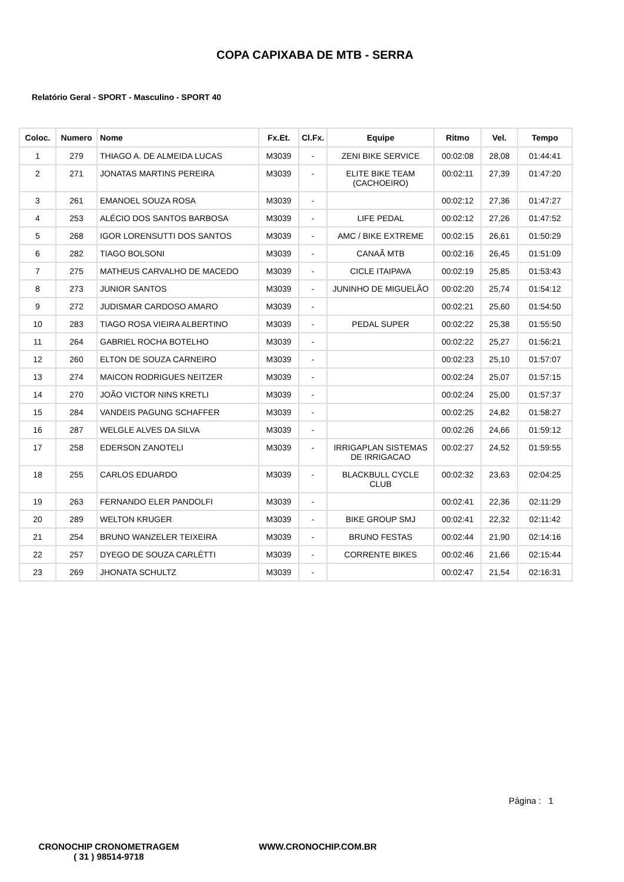COPA CAPIXABA DE MTB - SERRA
Relatório Geral - SPORT - Masculino - SPORT 40
| Coloc. | Numero | Nome | Fx.Et. | Cl.Fx. | Equipe | Ritmo | Vel. | Tempo |
| --- | --- | --- | --- | --- | --- | --- | --- | --- |
| 1 | 279 | THIAGO A. DE ALMEIDA LUCAS | M3039 | - | ZENI BIKE SERVICE | 00:02:08 | 28,08 | 01:44:41 |
| 2 | 271 | JONATAS MARTINS PEREIRA | M3039 | - | ELITE BIKE TEAM (CACHOEIRO) | 00:02:11 | 27,39 | 01:47:20 |
| 3 | 261 | EMANOEL SOUZA ROSA | M3039 | - | | 00:02:12 | 27,36 | 01:47:27 |
| 4 | 253 | ALÉCIO DOS SANTOS BARBOSA | M3039 | - | LIFE PEDAL | 00:02:12 | 27,26 | 01:47:52 |
| 5 | 268 | IGOR LORENSUTTI DOS SANTOS | M3039 | - | AMC / BIKE EXTREME | 00:02:15 | 26,61 | 01:50:29 |
| 6 | 282 | TIAGO BOLSONI | M3039 | - | CANAÃ MTB | 00:02:16 | 26,45 | 01:51:09 |
| 7 | 275 | MATHEUS CARVALHO DE MACEDO | M3039 | - | CICLE ITAIPAVA | 00:02:19 | 25,85 | 01:53:43 |
| 8 | 273 | JUNIOR SANTOS | M3039 | - | JUNINHO DE MIGUELÃO | 00:02:20 | 25,74 | 01:54:12 |
| 9 | 272 | JUDISMAR CARDOSO AMARO | M3039 | - | | 00:02:21 | 25,60 | 01:54:50 |
| 10 | 283 | TIAGO ROSA VIEIRA ALBERTINO | M3039 | - | PEDAL SUPER | 00:02:22 | 25,38 | 01:55:50 |
| 11 | 264 | GABRIEL ROCHA BOTELHO | M3039 | - | | 00:02:22 | 25,27 | 01:56:21 |
| 12 | 260 | ELTON DE SOUZA CARNEIRO | M3039 | - | | 00:02:23 | 25,10 | 01:57:07 |
| 13 | 274 | MAICON RODRIGUES NEITZER | M3039 | - | | 00:02:24 | 25,07 | 01:57:15 |
| 14 | 270 | JOÃO VICTOR NINS KRETLI | M3039 | - | | 00:02:24 | 25,00 | 01:57:37 |
| 15 | 284 | VANDEIS PAGUNG SCHAFFER | M3039 | - | | 00:02:25 | 24,82 | 01:58:27 |
| 16 | 287 | WELGLE ALVES DA SILVA | M3039 | - | | 00:02:26 | 24,66 | 01:59:12 |
| 17 | 258 | EDERSON ZANOTELI | M3039 | - | IRRIGAPLAN SISTEMAS DE IRRIGACAO | 00:02:27 | 24,52 | 01:59:55 |
| 18 | 255 | CARLOS EDUARDO | M3039 | - | BLACKBULL CYCLE CLUB | 00:02:32 | 23,63 | 02:04:25 |
| 19 | 263 | FERNANDO ELER PANDOLFI | M3039 | - | | 00:02:41 | 22,36 | 02:11:29 |
| 20 | 289 | WELTON KRUGER | M3039 | - | BIKE GROUP SMJ | 00:02:41 | 22,32 | 02:11:42 |
| 21 | 254 | BRUNO WANZELER TEIXEIRA | M3039 | - | BRUNO FESTAS | 00:02:44 | 21,90 | 02:14:16 |
| 22 | 257 | DYEGO DE SOUZA CARLÉTTI | M3039 | - | CORRENTE BIKES | 00:02:46 | 21,66 | 02:15:44 |
| 23 | 269 | JHONATA SCHULTZ | M3039 | - | | 00:02:47 | 21,54 | 02:16:31 |
Página : 1
CRONOCHIP CRONOMETRAGEM
( 31 ) 98514-9718
WWW.CRONOCHIP.COM.BR